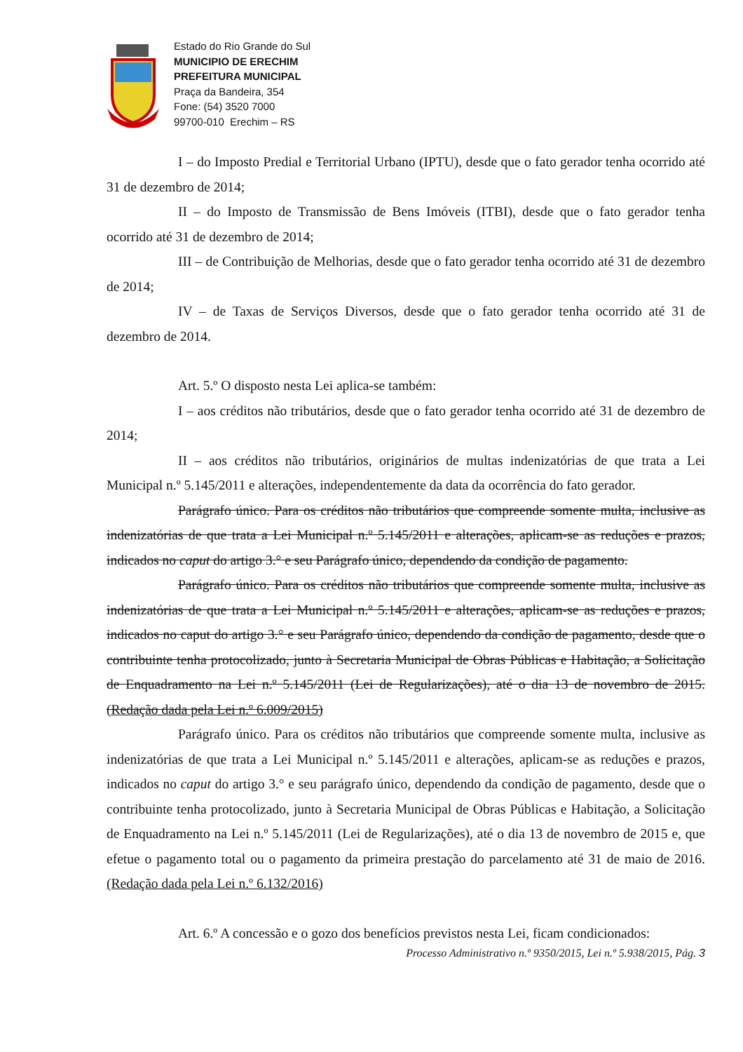Estado do Rio Grande do Sul
MUNICIPIO DE ERECHIM
PREFEITURA MUNICIPAL
Praça da Bandeira, 354
Fone: (54) 3520 7000
99700-010 Erechim – RS
I – do Imposto Predial e Territorial Urbano (IPTU), desde que o fato gerador tenha ocorrido até 31 de dezembro de 2014;
II – do Imposto de Transmissão de Bens Imóveis (ITBI), desde que o fato gerador tenha ocorrido até 31 de dezembro de 2014;
III – de Contribuição de Melhorias, desde que o fato gerador tenha ocorrido até 31 de dezembro de 2014;
IV – de Taxas de Serviços Diversos, desde que o fato gerador tenha ocorrido até 31 de dezembro de 2014.
Art. 5.º O disposto nesta Lei aplica-se também:
I – aos créditos não tributários, desde que o fato gerador tenha ocorrido até 31 de dezembro de 2014;
II – aos créditos não tributários, originários de multas indenizatórias de que trata a Lei Municipal n.º 5.145/2011 e alterações, independentemente da data da ocorrência do fato gerador.
Parágrafo único. Para os créditos não tributários que compreende somente multa, inclusive as indenizatórias de que trata a Lei Municipal n.º 5.145/2011 e alterações, aplicam-se as reduções e prazos, indicados no caput do artigo 3.° e seu Parágrafo único, dependendo da condição de pagamento.
Parágrafo único. Para os créditos não tributários que compreende somente multa, inclusive as indenizatórias de que trata a Lei Municipal n.º 5.145/2011 e alterações, aplicam-se as reduções e prazos, indicados no caput do artigo 3.° e seu Parágrafo único, dependendo da condição de pagamento, desde que o contribuinte tenha protocolizado, junto à Secretaria Municipal de Obras Públicas e Habitação, a Solicitação de Enquadramento na Lei n.º 5.145/2011 (Lei de Regularizações), até o dia 13 de novembro de 2015. (Redação dada pela Lei n.º 6.009/2015)
Parágrafo único. Para os créditos não tributários que compreende somente multa, inclusive as indenizatórias de que trata a Lei Municipal n.º 5.145/2011 e alterações, aplicam-se as reduções e prazos, indicados no caput do artigo 3.° e seu parágrafo único, dependendo da condição de pagamento, desde que o contribuinte tenha protocolizado, junto à Secretaria Municipal de Obras Públicas e Habitação, a Solicitação de Enquadramento na Lei n.º 5.145/2011 (Lei de Regularizações), até o dia 13 de novembro de 2015 e, que efetue o pagamento total ou o pagamento da primeira prestação do parcelamento até 31 de maio de 2016. (Redação dada pela Lei n.º 6.132/2016)
Art. 6.º A concessão e o gozo dos benefícios previstos nesta Lei, ficam condicionados:
Processo Administrativo n.º 9350/2015, Lei n.º 5.938/2015, Pág. 3